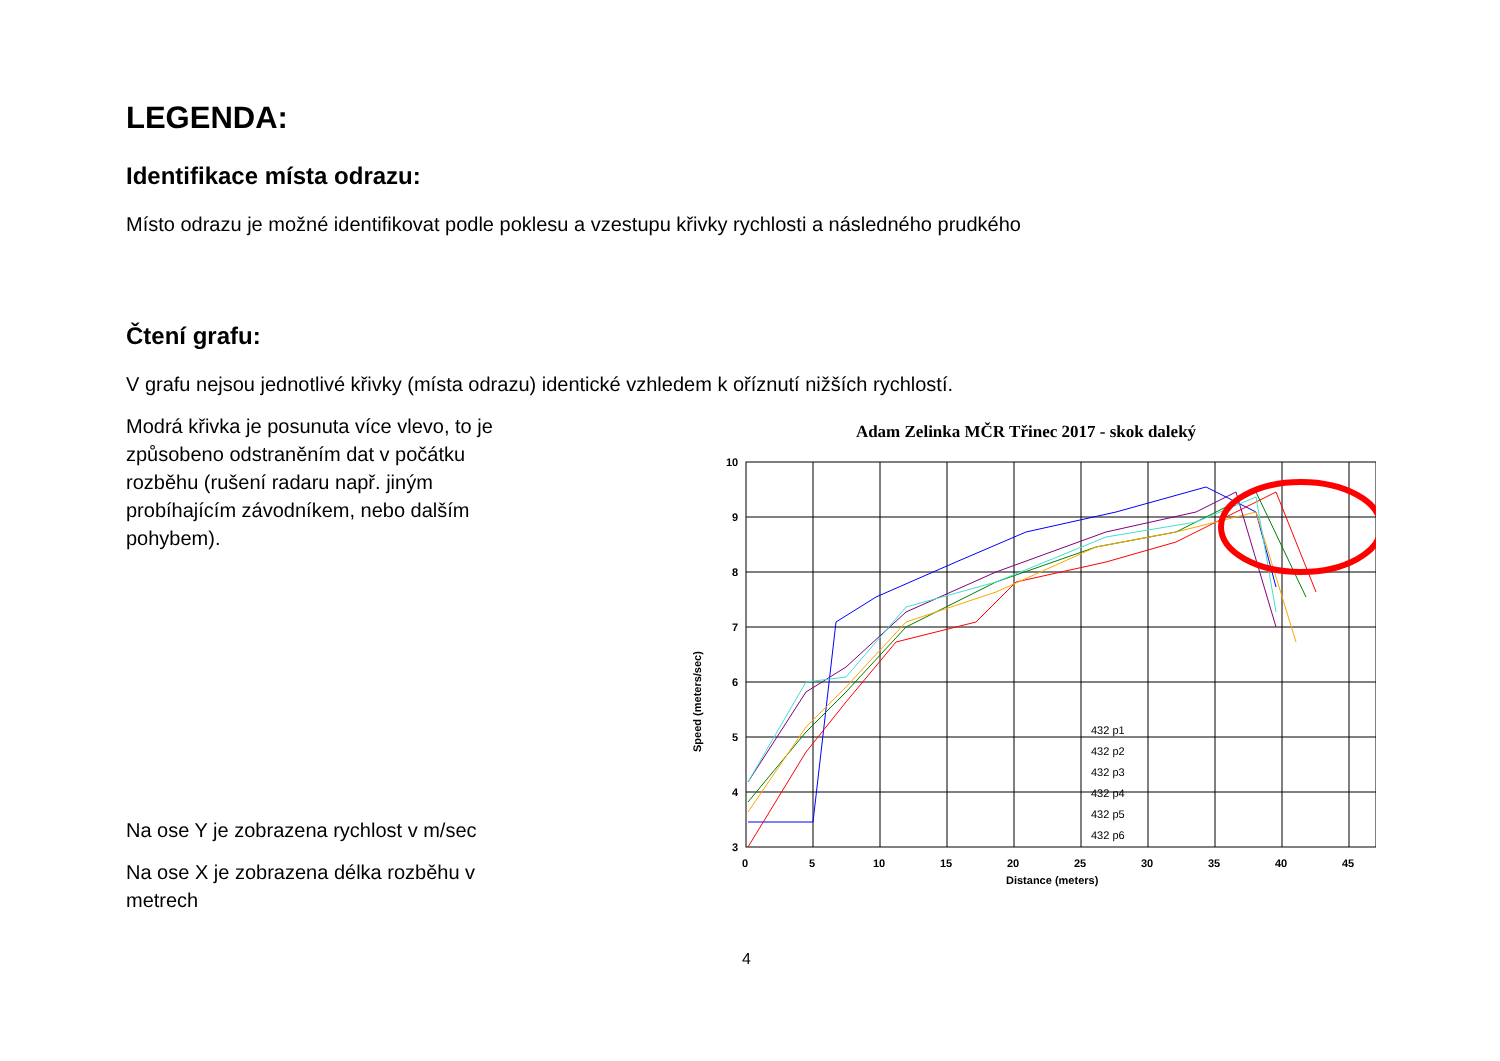LEGENDA:
Identifikace místa odrazu:
Místo odrazu je možné identifikovat podle poklesu a vzestupu křivky rychlosti a následného prudkého
Čtení grafu:
V grafu nejsou jednotlivé křivky (místa odrazu) identické vzhledem k oříznutí nižších rychlostí.
Modrá křivka je posunuta více vlevo, to je způsobeno odstraněním dat v počátku rozběhu (rušení radaru např. jiným probíhajícím závodníkem, nebo dalším pohybem).
Na ose Y je zobrazena rychlost v m/sec
Na ose X je zobrazena délka rozběhu v metrech
Adam Zelinka MČR Třinec 2017 - skok daleký
10
9
8
7
6
5
4
3
0
5
10
15
20
25
30
35
40
45
Distance (meters)
Speed (meters/sec)
432 p1
432 p2
432 p3
432 p4
432 p5
432 p6
4